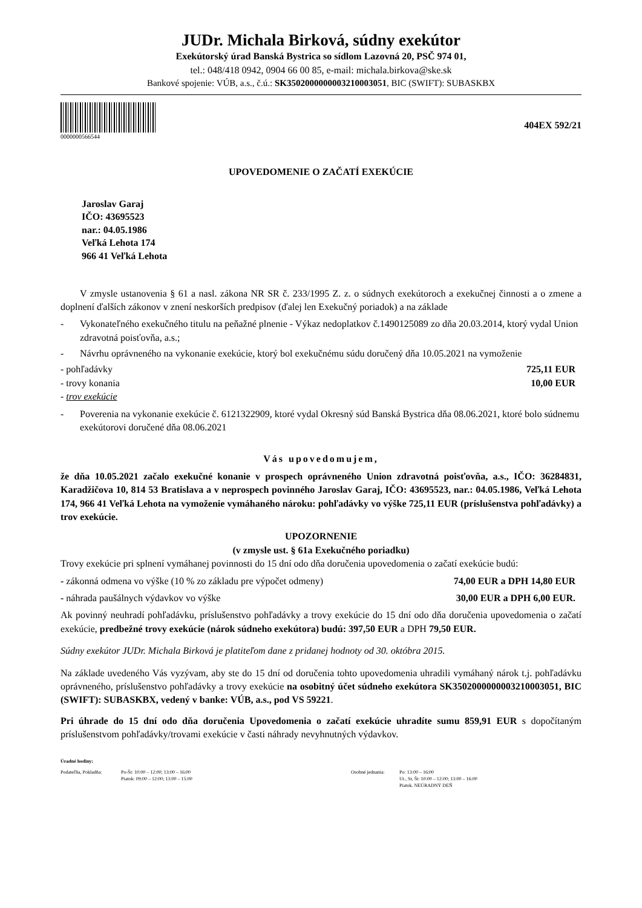JUDr. Michala Birková, súdny exekútor
Exekútorský úrad Banská Bystrica so sídlom Lazovná 20, PSČ 974 01,
tel.: 048/418 0942, 0904 66 00 85, e-mail: michala.birkova@ske.sk
Bankové spojenie: VÚB, a.s., č.ú.: SK3502000000003210003051, BIC (SWIFT): SUBASKBX
0000000566544
404EX 592/21
UPOVEDOMENIE O ZAČATÍ EXEKÚCIE
Jaroslav Garaj
IČO: 43695523
nar.: 04.05.1986
Veľká Lehota 174
966 41 Veľká Lehota
V zmysle ustanovenia § 61 a nasl. zákona NR SR č. 233/1995 Z. z. o súdnych exekútoroch a exekučnej činnosti a o zmene a doplnení ďalších zákonov v znení neskorších predpisov (ďalej len Exekučný poriadok) a na základe
- Vykonateľného exekučného titulu na peňažné plnenie - Výkaz nedoplatkov č.1490125089 zo dňa 20.03.2014, ktorý vydal Union zdravotná poisťovňa, a.s.;
- Návrhu oprávneného na vykonanie exekúcie, ktorý bol exekučnému súdu doručený dňa 10.05.2021 na vymoženie
- pohľadávky 725,11 EUR
- trovy konania 10,00 EUR
- trov exekúcie
- Poverenia na vykonanie exekúcie č. 6121322909, ktoré vydal Okresný súd Banská Bystrica dňa 08.06.2021, ktoré bolo súdnemu exekútorovi doručené dňa 08.06.2021
Vás upovedomujem,
že dňa 10.05.2021 začalo exekučné konanie v prospech oprávneného Union zdravotná poisťovňa, a.s., IČO: 36284831, Karadžičova 10, 814 53 Bratislava a v neprospech povinného Jaroslav Garaj, IČO: 43695523, nar.: 04.05.1986, Veľká Lehota 174, 966 41 Veľká Lehota na vymoženie vymáhaného nároku: pohľadávky vo výške 725,11 EUR (príslušenstva pohľadávky) a trov exekúcie.
UPOZORNENIE
(v zmysle ust. § 61a Exekučného poriadku)
Trovy exekúcie pri splnení vymáhanej povinnosti do 15 dní odo dňa doručenia upovedomenia o začatí exekúcie budú:
- zákonná odmena vo výške (10 % zo základu pre výpočet odmeny) 74,00 EUR a DPH 14,80 EUR
- náhrada paušálnych výdavkov vo výške 30,00 EUR a DPH 6,00 EUR.
Ak povinný neuhradí pohľadávku, príslušenstvo pohľadávky a trovy exekúcie do 15 dní odo dňa doručenia upovedomenia o začatí exekúcie, predbežné trovy exekúcie (nárok súdneho exekútora) budú: 397,50 EUR a DPH 79,50 EUR.
Súdny exekútor JUDr. Michala Birková je platiteľom dane z pridanej hodnoty od 30. októbra 2015.
Na základe uvedeného Vás vyzývam, aby ste do 15 dní od doručenia tohto upovedomenia uhradili vymáhaný nárok t.j. pohľadávku oprávneného, príslušenstvo pohľadávky a trovy exekúcie na osobitný účet súdneho exekútora SK3502000000003210003051, BIC (SWIFT): SUBASKBX, vedený v banke: VÚB, a.s., pod VS 59221.
Pri úhrade do 15 dní odo dňa doručenia Upovedomenia o začatí exekúcie uhradíte sumu 859,91 EUR s dopočítaným príslušenstvom pohľadávky/trovami exekúcie v časti náhrady nevyhnutných výdavkov.
Úradné hodiny:
Podateľňa, Pokladňa: Po-Št: 10:00 – 12:00; 13:00 – 16:00
Piatok: 09:00 – 12:00; 13:00 – 15:00
Osobné jednania: Po: 13:00 – 16:00
Ut., St, Št: 10:00 – 12:00; 13:00 – 16:00
Piatok. NEÚRADNÝ DEŇ